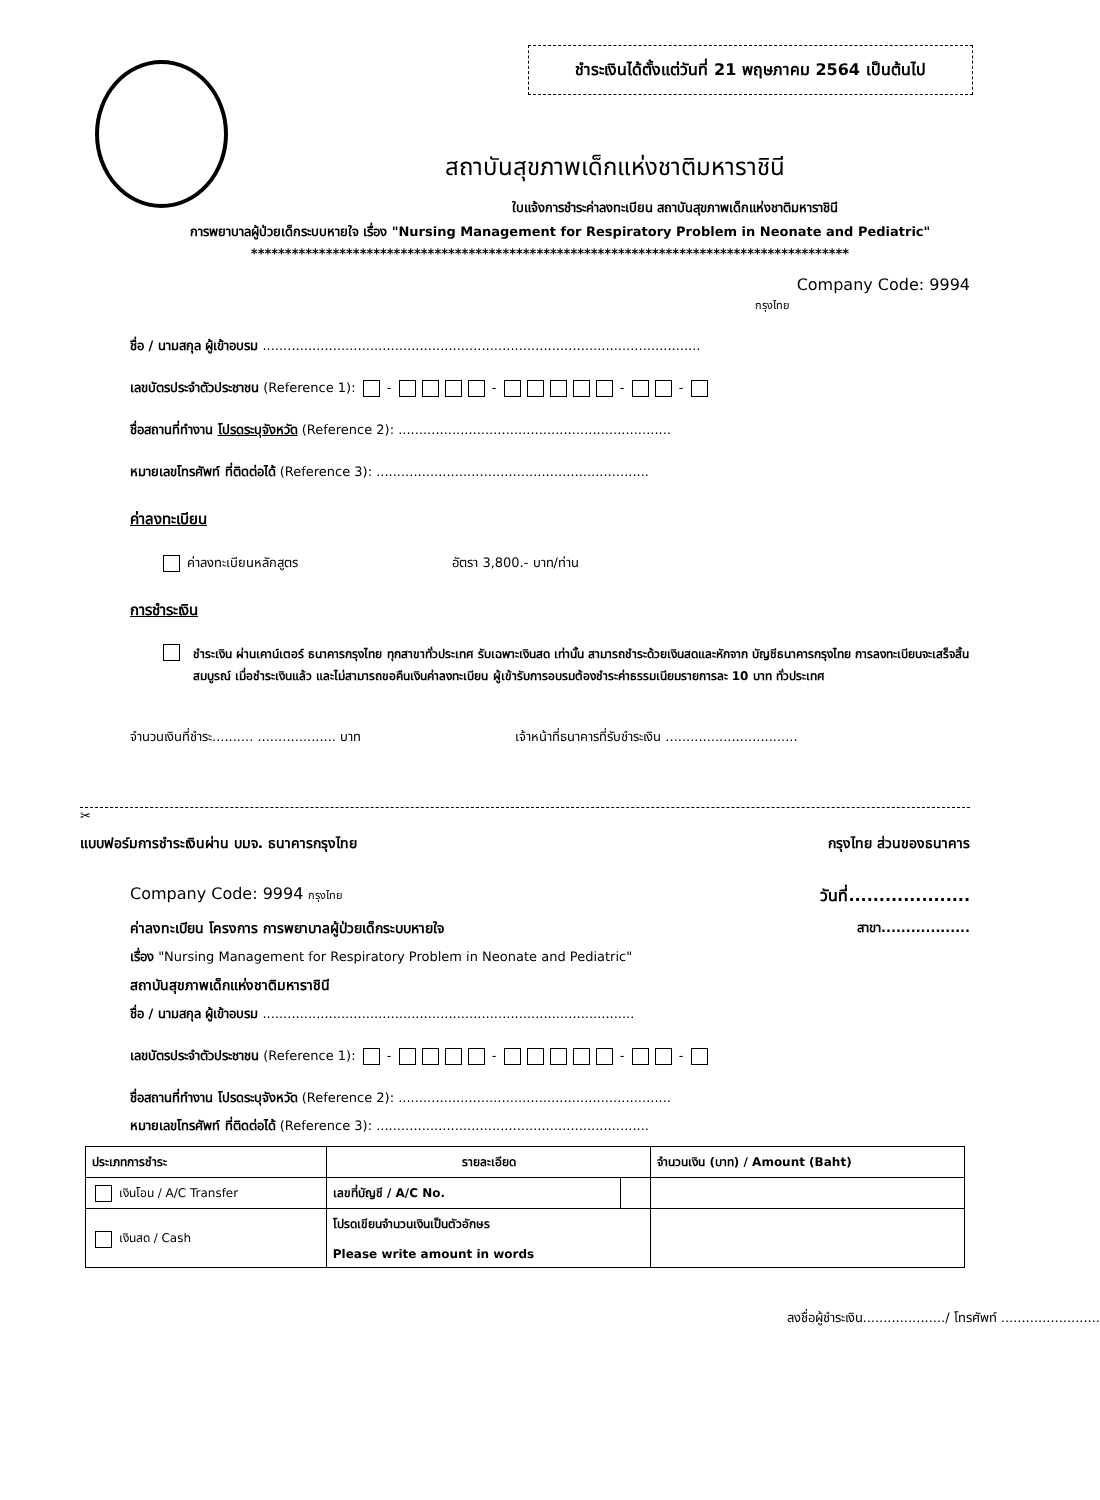ชำระเงินได้ตั้งแต่วันที่ 21 พฤษภาคม 2564 เป็นต้นไป
สถาบันสุขภาพเด็กแห่งชาติมหาราชินี
ใบแจ้งการชำระค่าลงทะเบียน สถาบันสุขภาพเด็กแห่งชาติมหาราชินี
การพยาบาลผู้ป่วยเด็กระบบหายใจ เรื่อง "Nursing Management for Respiratory Problem in Neonate and Pediatric"
****************************************************************************************
Company Code: 9994
กรุงไทย
ชื่อ / นามสกุล ผู้เข้าอบรม ..........................................................................................................
เลขบัตรประจำตัวประชาชน (Reference 1): - - - -
ชื่อสถานที่ทำงาน โปรดระบุจังหวัด (Reference 2): ..................................................................
หมายเลขโทรศัพท์ ที่ติดต่อได้ (Reference 3): ..................................................................
ค่าลงทะเบียน
ค่าลงทะเบียนหลักสูตร อัตรา 3,800.- บาท/ท่าน
การชำระเงิน
ชำระเงิน ผ่านเคาน์เตอร์ ธนาคารกรุงไทย ทุกสาขาทั่วประเทศ รับเฉพาะเงินสด เท่านั้น สามารถชำระด้วยเงินสดและหักจาก บัญชีธนาคารกรุงไทย การลงทะเบียนจะเสร็จสิ้นสมบูรณ์ เมื่อชำระเงินแล้ว และไม่สามารถขอคืนเงินค่าลงทะเบียน ผู้เข้ารับการอบรมต้องชำระค่าธรรมเนียมรายการละ 10 บาท ทั่วประเทศ
จำนวนเงินที่ชำระ.......... ................... บาท เจ้าหน้าที่ธนาคารที่รับชำระเงิน ................................
✂
แบบฟอร์มการชำระเงินผ่าน บมจ. ธนาคารกรุงไทย กรุงไทย ส่วนของธนาคาร
Company Code: 9994 กรุงไทย วันที่....................
ค่าลงทะเบียน โครงการ การพยาบาลผู้ป่วยเด็กระบบหายใจ สาขา..................
เรื่อง "Nursing Management for Respiratory Problem in Neonate and Pediatric"
สถาบันสุขภาพเด็กแห่งชาติมหาราชินี
ชื่อ / นามสกุล ผู้เข้าอบรม ..........................................................................................
เลขบัตรประจำตัวประชาชน (Reference 1): - - - -
ชื่อสถานที่ทำงาน โปรดระบุจังหวัด (Reference 2): ..................................................................
หมายเลขโทรศัพท์ ที่ติดต่อได้ (Reference 3): ..................................................................
| ประเภทการชำระ | รายละเอียด | | จำนวนเงิน (บาท) / Amount (Baht) |
| --- | --- | --- | --- |
| เงินโอน / A/C Transfer | เลขที่บัญชี / A/C No. | | |
| เงินสด / Cash | โปรดเขียนจำนวนเงินเป็นตัวอักษร Please write amount in words | | |
ลงชื่อผู้ชำระเงิน..................../ โทรศัพท์ ........................